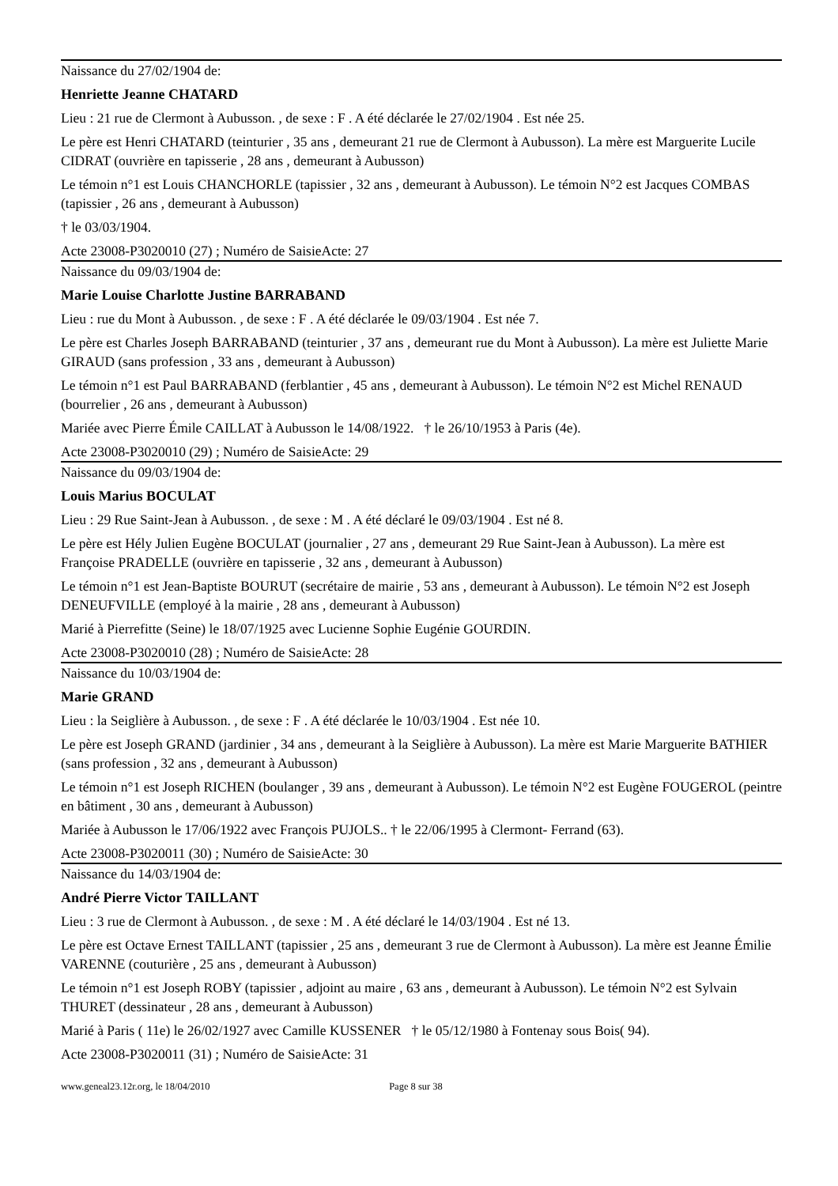Naissance du 27/02/1904 de:
Henriette Jeanne CHATARD
Lieu : 21 rue de Clermont à Aubusson. , de sexe : F . A été déclarée le 27/02/1904 . Est née 25.
Le père est Henri CHATARD (teinturier , 35 ans , demeurant 21 rue de Clermont à Aubusson). La mère est Marguerite Lucile CIDRAT (ouvrière en tapisserie , 28 ans , demeurant à Aubusson)
Le témoin n°1 est Louis CHANCHORLE (tapissier , 32 ans , demeurant à Aubusson). Le témoin N°2 est Jacques COMBAS (tapissier , 26 ans , demeurant à Aubusson)
† le 03/03/1904.
Acte 23008-P3020010 (27) ; Numéro de SaisieActe: 27
Naissance du 09/03/1904 de:
Marie Louise Charlotte Justine BARRABAND
Lieu : rue du Mont à Aubusson. , de sexe : F . A été déclarée le 09/03/1904 . Est née 7.
Le père est Charles Joseph BARRABAND (teinturier , 37 ans , demeurant rue du Mont à Aubusson). La mère est Juliette Marie GIRAUD (sans profession , 33 ans , demeurant à Aubusson)
Le témoin n°1 est Paul BARRABAND (ferblantier , 45 ans , demeurant à Aubusson). Le témoin N°2 est Michel RENAUD (bourrelier , 26 ans , demeurant à Aubusson)
Mariée avec Pierre Émile CAILLAT à Aubusson le 14/08/1922. † le 26/10/1953 à Paris (4e).
Acte 23008-P3020010 (29) ; Numéro de SaisieActe: 29
Naissance du 09/03/1904 de:
Louis Marius BOCULAT
Lieu : 29 Rue Saint-Jean à Aubusson. , de sexe : M . A été déclaré le 09/03/1904 . Est né 8.
Le père est Hély Julien Eugène BOCULAT (journalier , 27 ans , demeurant 29 Rue Saint-Jean à Aubusson). La mère est Françoise PRADELLE (ouvrière en tapisserie , 32 ans , demeurant à Aubusson)
Le témoin n°1 est Jean-Baptiste BOURUT (secrétaire de mairie , 53 ans , demeurant à Aubusson). Le témoin N°2 est Joseph DENEUFVILLE (employé à la mairie , 28 ans , demeurant à Aubusson)
Marié à Pierrefitte (Seine) le 18/07/1925 avec Lucienne Sophie Eugénie GOURDIN.
Acte 23008-P3020010 (28) ; Numéro de SaisieActe: 28
Naissance du 10/03/1904 de:
Marie GRAND
Lieu : la Seiglière à Aubusson. , de sexe : F . A été déclarée le 10/03/1904 . Est née 10.
Le père est Joseph GRAND (jardinier , 34 ans , demeurant à la Seiglière à Aubusson). La mère est Marie Marguerite BATHIER (sans profession , 32 ans , demeurant à Aubusson)
Le témoin n°1 est Joseph RICHEN (boulanger , 39 ans , demeurant à Aubusson). Le témoin N°2 est Eugène FOUGEROL (peintre en bâtiment , 30 ans , demeurant à Aubusson)
Mariée à Aubusson le 17/06/1922 avec François PUJOLS.. † le 22/06/1995 à Clermont- Ferrand (63).
Acte 23008-P3020011 (30) ; Numéro de SaisieActe: 30
Naissance du 14/03/1904 de:
André Pierre Victor TAILLANT
Lieu : 3 rue de Clermont à Aubusson. , de sexe : M . A été déclaré le 14/03/1904 . Est né 13.
Le père est Octave Ernest TAILLANT (tapissier , 25 ans , demeurant 3 rue de Clermont à Aubusson). La mère est Jeanne Émilie VARENNE (couturière , 25 ans , demeurant à Aubusson)
Le témoin n°1 est Joseph ROBY (tapissier , adjoint au maire , 63 ans , demeurant à Aubusson). Le témoin N°2 est Sylvain THURET (dessinateur , 28 ans , demeurant à Aubusson)
Marié à Paris ( 11e) le 26/02/1927 avec Camille KUSSENER † le 05/12/1980 à Fontenay sous Bois( 94).
Acte 23008-P3020011 (31) ; Numéro de SaisieActe: 31
www.geneal23.12r.org, le 18/04/2010 Page 8 sur 38